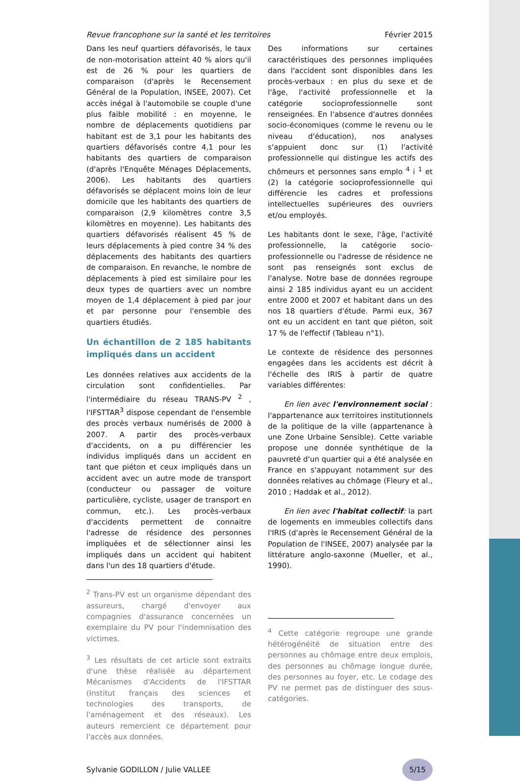Revue francophone sur la santé et les territoires Février 2015
Dans les neuf quartiers défavorisés, le taux de non-motorisation atteint 40 % alors qu'il est de 26 % pour les quartiers de comparaison (d'après le Recensement Général de la Population, INSEE, 2007). Cet accès inégal à l'automobile se couple d'une plus faible mobilité : en moyenne, le nombre de déplacements quotidiens par habitant est de 3,1 pour les habitants des quartiers défavorisés contre 4,1 pour les habitants des quartiers de comparaison (d'après l'Enquête Ménages Déplacements, 2006). Les habitants des quartiers défavorisés se déplacent moins loin de leur domicile que les habitants des quartiers de comparaison (2,9 kilomètres contre 3,5 kilomètres en moyenne). Les habitants des quartiers défavorisés réalisent 45 % de leurs déplacements à pied contre 34 % des déplacements des habitants des quartiers de comparaison. En revanche, le nombre de déplacements à pied est similaire pour les deux types de quartiers avec un nombre moyen de 1,4 déplacement à pied par jour et par personne pour l'ensemble des quartiers étudiés.
Un échantillon de 2 185 habitants impliqués dans un accident
Les données relatives aux accidents de la circulation sont confidentielles. Par l'intermédiaire du réseau TRANS-PV <sup>2</sup> , l'IFSTTAR<sup>3</sup> dispose cependant de l'ensemble des procès verbaux numérisés de 2000 à 2007. A partir des procès-verbaux d'accidents, on a pu différencier les individus impliqués dans un accident en tant que piéton et ceux impliqués dans un accident avec un autre mode de transport (conducteur ou passager de voiture particulière, cycliste, usager de transport en commun, etc.). Les procès-verbaux d'accidents permettent de connaitre l'adresse de résidence des personnes impliquées et de sélectionner ainsi les impliqués dans un accident qui habitent dans l'un des 18 quartiers d'étude.
<sup>2</sup> Trans-PV est un organisme dépendant des assureurs, chargé d'envoyer aux compagnies d'assurance concernées un exemplaire du PV pour l'indemnisation des victimes.
<sup>3</sup> Les résultats de cet article sont extraits d'une thèse réalisée au département Mécanismes d'Accidents de l'IFSTTAR (Institut français des sciences et technologies des transports, de l'aménagement et des réseaux). Les auteurs remercient ce département pour l'accès aux données.
Des informations sur certaines caractéristiques des personnes impliquées dans l'accident sont disponibles dans les procès-verbaux : en plus du sexe et de l'âge, l'activité professionnelle et la catégorie socioprofessionnelle sont renseignées. En l'absence d'autres données socio-économiques (comme le revenu ou le niveau d'éducation), nos analyses s'appuient donc sur (1) l'activité professionnelle qui distingue les actifs des chômeurs et personnes sans emplo <sup>4</sup> i <sup>1</sup> et (2) la catégorie socioprofessionnelle qui différencie les cadres et professions intellectuelles supérieures des ouvriers et/ou employés.
Les habitants dont le sexe, l'âge, l'activité professionnelle, la catégorie socio-professionnelle ou l'adresse de résidence ne sont pas renseignés sont exclus de l'analyse. Notre base de données regroupe ainsi 2 185 individus ayant eu un accident entre 2000 et 2007 et habitant dans un des nos 18 quartiers d'étude. Parmi eux, 367 ont eu un accident en tant que piéton, soit 17 % de l'effectif (Tableau n°1).
Le contexte de résidence des personnes engagées dans les accidents est décrit à l'échelle des IRIS à partir de quatre variables différentes:
En lien avec l'environnement social : l'appartenance aux territoires institutionnels de la politique de la ville (appartenance à une Zone Urbaine Sensible). Cette variable propose une donnée synthétique de la pauvreté d'un quartier qui a été analysée en France en s'appuyant notamment sur des données relatives au chômage (Fleury et al., 2010 ; Haddak et al., 2012).
En lien avec l'habitat collectif: la part de logements en immeubles collectifs dans l'IRIS (d'après le Recensement Général de la Population de l'INSEE, 2007) analysée par la littérature anglo-saxonne (Mueller, et al., 1990).
<sup>4</sup> Cette catégorie regroupe une grande hétérogénéité de situation entre des personnes au chômage entre deux emplois, des personnes au chômage longue durée, des personnes au foyer, etc. Le codage des PV ne permet pas de distinguer des sous-catégories.
Sylvanie GODILLON / Julie VALLEE 5/15